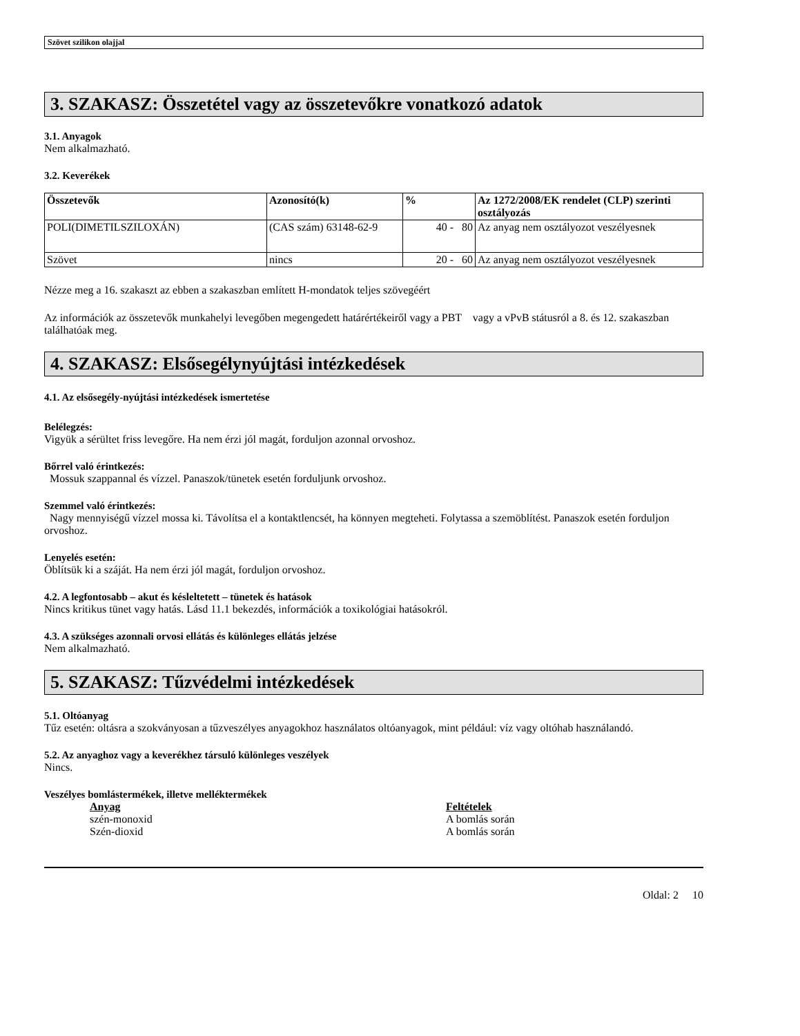Szövet szilikon olajjal
3. SZAKASZ: Összetétel vagy az összetevőkre vonatkozó adatok
3.1. Anyagok
Nem alkalmazható.
3.2. Keverékek
| Összetevők | Azonosító(k) | % | Az 1272/2008/EK rendelet (CLP) szerinti osztályozás |
| --- | --- | --- | --- |
| POLI(DIMETILSZILOXÁN) | (CAS szám) 63148-62-9 | 40 - 80 | Az anyag nem osztályozot veszélyesnek |
| Szövet | nincs | 20 - 60 | Az anyag nem osztályozot veszélyesnek |
Nézze meg a 16. szakaszt az ebben a szakaszban említett H-mondatok teljes szövegéért
Az információk az összetevők munkahelyi levegőben megengedett határértékeiről vagy a PBT vagy a vPvB státusról a 8. és 12. szakaszban találhatóak meg.
4. SZAKASZ: Elsősegélynyújtási intézkedések
4.1. Az elsősegély-nyújtási intézkedések ismertetése
Belélegzés:
Vigyük a sérültet friss levegőre. Ha nem érzi jól magát, forduljon azonnal orvoshoz.
Bőrrel való érintkezés:
Mossuk szappannal és vízzel. Panaszok/tünetek esetén forduljunk orvoshoz.
Szemmel való érintkezés:
Nagy mennyiségű vízzel mossa ki. Távolítsa el a kontaktlencsét, ha könnyen megteheti. Folytassa a szemöblítést. Panaszok esetén forduljon orvoshoz.
Lenyelés esetén:
Öblítsük ki a száját. Ha nem érzi jól magát, forduljon orvoshoz.
4.2. A legfontosabb – akut és késleltetett – tünetek és hatások
Nincs kritikus tünet vagy hatás. Lásd 11.1 bekezdés, információk a toxikológiai hatásokról.
4.3. A szükséges azonnali orvosi ellátás és különleges ellátás jelzése
Nem alkalmazható.
5. SZAKASZ: Tűzvédelmi intézkedések
5.1. Oltóanyag
Tűz esetén: oltásra a szokványosan a tűzveszélyes anyagokhoz használatos oltóanyagok, mint például: víz vagy oltóhab használandó.
5.2. Az anyaghoz vagy a keverékhez társuló különleges veszélyek
Nincs.
Veszélyes bomlástermékek, illetve melléktermékek
| Anyag | Feltételek |
| szén-monoxid | A bomlás során |
| Szén-dioxid | A bomlás során |
Oldal: 2 10